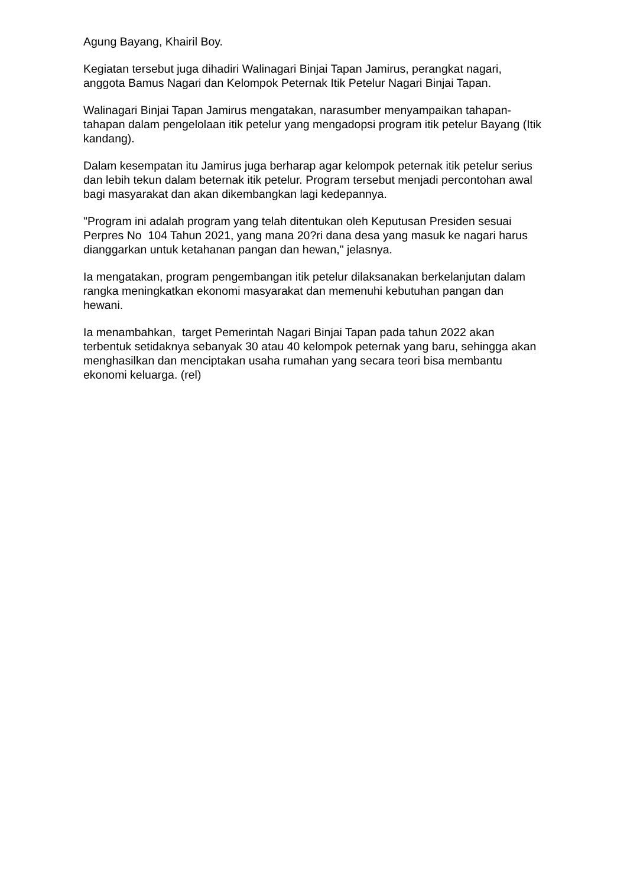Agung Bayang, Khairil Boy.
Kegiatan tersebut juga dihadiri Walinagari Binjai Tapan Jamirus, perangkat nagari, anggota Bamus Nagari dan Kelompok Peternak Itik Petelur Nagari Binjai Tapan.
Walinagari Binjai Tapan Jamirus mengatakan, narasumber menyampaikan tahapan-tahapan dalam pengelolaan itik petelur yang mengadopsi program itik petelur Bayang (Itik kandang).
Dalam kesempatan itu Jamirus juga berharap agar kelompok peternak itik petelur serius dan lebih tekun dalam beternak itik petelur. Program tersebut menjadi percontohan awal bagi masyarakat dan akan dikembangkan lagi kedepannya.
"Program ini adalah program yang telah ditentukan oleh Keputusan Presiden sesuai Perpres No 104 Tahun 2021, yang mana 20?ri dana desa yang masuk ke nagari harus dianggarkan untuk ketahanan pangan dan hewan," jelasnya.
Ia mengatakan, program pengembangan itik petelur dilaksanakan berkelanjutan dalam rangka meningkatkan ekonomi masyarakat dan memenuhi kebutuhan pangan dan hewani.
Ia menambahkan, target Pemerintah Nagari Binjai Tapan pada tahun 2022 akan terbentuk setidaknya sebanyak 30 atau 40 kelompok peternak yang baru, sehingga akan menghasilkan dan menciptakan usaha rumahan yang secara teori bisa membantu ekonomi keluarga. (rel)